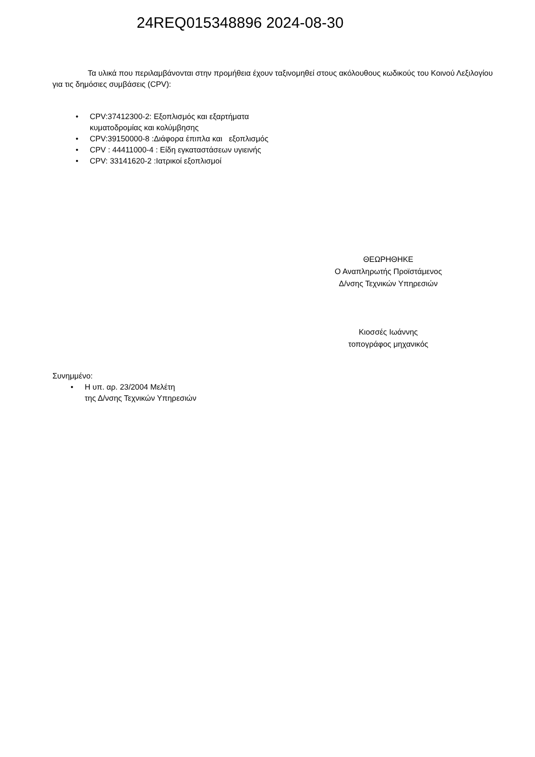24REQ015348896 2024-08-30
Τα υλικά που περιλαμβάνονται στην προμήθεια έχουν ταξινομηθεί στους ακόλουθους κωδικούς του Κοινού Λεξιλογίου για τις δημόσιες συμβάσεις (CPV):
• CPV:37412300-2: Εξοπλισμός και εξαρτήματα
κυματοδρομίας και κολύμβησης
• CPV:39150000-8 :Διάφορα έπιπλα και εξοπλισμός
• CPV : 44411000-4 : Είδη εγκαταστάσεων υγιεινής
• CPV: 33141620-2 :Ιατρικοί εξοπλισμοί
ΘΕΩΡΗΘΗΚΕ
Ο Αναπληρωτής Προϊστάμενος
Δ/νσης Τεχνικών Υπηρεσιών
Κιοσσές Ιωάννης
τοπογράφος μηχανικός
Συνημμένο:
• Η υπ. αρ. 23/2004 Μελέτη
της Δ/νσης Τεχνικών Υπηρεσιών